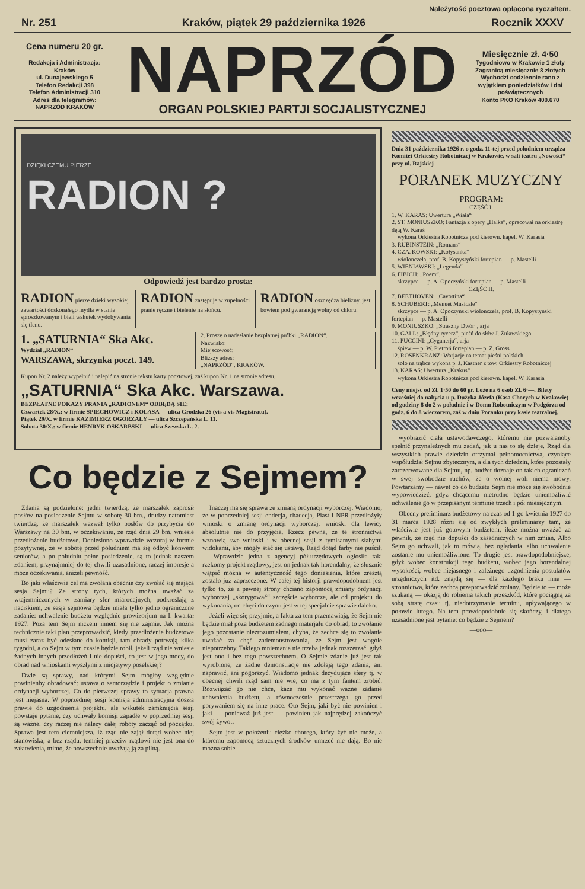Należytość pocztowa opłacona ryczałtem.
Nr. 251 Kraków, piątek 29 października 1926 Rocznik XXXV
Cena numeru 20 gr.
Redakcja i Administracja:
Kraków
ul. Dunajewskiego 5
Telefon Redakcji 398
Telefon Administracji 310
Adres dla telegramów:
NAPRZÓD KRAKÓW
NAPRZÓD
ORGAN POLSKIEJ PARTJI SOCJALISTYCZNEJ
Miesięcznie zł. 4·50
Tygodniowo w Krakowie 1 złoty
Zagranicą miesięcznie 8 złotych
Wychodzi codziennie rano z wyjątkiem poniedziałków i dni poświątecznych
Konto PKO Kraków 400.670
DZIĘKI CZEMU PIERZE
RADION ?
Odpowiedź jest bardzo prosta:
RADION pierze dzięki wysokiej zawartości doskonałego mydła w stanie sproszkowanym i bieli wskutek wydobywania się tlenu.
RADION zastępuje w zupełności pranie ręczne i bielenie na słońcu.
RADION oszczędza bielizny, jest bowiem pod gwarancją wolny od chloru.
1. „SATURNIA“ Ska Akc.
Wydział „RADION“
WARSZAWA, skrzynka poczt. 149.
2. Proszę o nadesłanie bezpłatnej próbki „RADION“.
Nazwisko:
Miejscowość:
Bliższy adres:
„NAPRZÓD“, KRAKÓW.
Kupon Nr. 2 należy wypełnić i nalepić na stronie tekstu karty pocztowej, zaś kupon Nr. 1 na stronie adresu.
„SATURNIA“ Ska Akc. Warszawa.
BEZPŁATNE POKAZY PRANIA „RADIONEM“ ODBĘDĄ SIĘ:
Czwartek 28/X.: w firmie SPIECHOWICZ i KOLASA — ulica Grodzka 26 (vis a vis Magistratu).
Piątek 29/X. w firmie KAZIMIERZ OGORZAŁY — ulica Szczepańska L. 11.
Sobota 30/X.: w firmie HENRYK OSKARBSKI — ulica Szewska L. 2.
Co będzie z Sejmem?
Zdania są podzielone: jedni twierdzą, że marszałek zaprosił posłów na posiedzenie Sejmu w sobotę 30 bm., drudzy natomiast twierdzą, że marszałek wezwał tylko posłów do przybycia do Warszawy na 30 bm. w oczekiwaniu, że rząd dnia 29 bm. wniesie przedłożenie budżetowe. Doniesiono wprawdzie wczoraj w formie pozytywnej, że w sobotę przed południem ma się odbyć konwent seniorów, a po południu pełne posiedzenie, są to jednak naszem zdaniem, przynajmniej do tej chwili uzasadnione, raczej impresje a może oczekiwania, aniżeli pewność.
Bo jaki właściwie cel ma zwołana obecnie czy zwołać się mająca sesja Sejmu? Ze strony tych, których można uważać za wtajemniczonych w zamiary sfer miarodajnych, podkreślają z naciskiem, że sesja sejmowa będzie miała tylko jedno ograniczone zadanie: uchwalenie budżetu względnie prowizorjum na I. kwartał 1927. Poza tem Sejm niczem innem się nie zajmie. Jak można technicznie taki plan przeprowadzić, kiedy przedłożenie budżetowe musi zaraz być odesłane do komisji, tam obrady potrwają kilka tygodni, a co Sejm w tym czasie będzie robił, jeżeli rząd nie wniesie żadnych innych przedłożeń i nie dopuści, co jest w jego mocy, do obrad nad wnioskami wyszłymi z inicjatywy poselskiej?
Dwie są sprawy, nad którymi Sejm mógłby względnie powinienby obradować: ustawa o samorządzie i projekt o zmianie ordynacji wyborczej. Co do pierwszej sprawy to sytuacja prawna jest niejasna. W poprzedniej sesji komisja administracyjna doszła prawie do uzgodnienia projektu, ale wskutek zamknięcia sesji powstaje pytanie, czy uchwały komisji zapadłe w poprzedniej sesji są ważne, czy raczej nie należy całej roboty zacząć od początku. Sprawa jest tem ciemniejsza, iż rząd nie zajął dotąd wobec niej stanowiska, a bez rządu, temniej przeciw rządowi nie jest ona do załatwienia, mimo, że powszechnie uważają ją za pilną.
Inaczej ma się sprawa ze zmianą ordynacji wyborczej. Wiadomo, że w poprzedniej sesji endecja, chadecja, Piast i NPR przedłożyły wnioski o zmianę ordynacji wyborczej, wnioski dla lewicy absolutnie nie do przyjęcia. Rzecz pewna, że te stronnictwa wznowią swe wnioski i w obecnej sesji z tymisamymi słabymi widokami, aby mogły stać się ustawą. Rząd dotąd farby nie puścił. — Wprawdzie jedna z agencyj pół-urzędowych ogłosiła taki rzekomy projekt rządowy, jest on jednak tak horendalny, że słusznie wątpić można w autentyczność tego doniesienia, które zresztą zostało już zaprzeczone. W całej tej historji prawdopodobnem jest tylko to, że z pewnej strony chciano zapomocą zmiany ordynacji wyborczej „skorygować“ szczęście wyborcze, ale od projektu do wykonania, od chęci do czynu jest w tej specjalnie sprawie daleko.
Jeżeli więc się przyjmie, a fakta za tem przemawiają, że Sejm nie będzie miał poza budżetem żadnego materjału do obrad, to zwołanie jego pozostanie niezrozumiałem, chyba, że zechce się to zwołanie uważać za chęć zademonstrowania, że Sejm jest wogóle niepotrzebny. Takiego mniemania nie trzeba jednak rozszerzać, gdyż jest ono i bez tego powszechnem. O Sejmie zdanie już jest tak wyrobione, że żadne demonstracje nie zdołają tego zdania, ani naprawić, ani pogorszyć. Wiadomo jednak decydujące sfery tj. w obecnej chwili rząd sam nie wie, co ma z tym fantem zrobić. Rozwiązać go nie chce, każe mu wykonać ważne zadanie uchwalenia budżetu, a równocześnie przestrzega go przed porywaniem się na inne prace. Oto Sejm, jaki być nie powinien i jaki — ponieważ już jest — powinien jak najprędzej zakończyć swój żywot.
Sejm jest w położeniu ciężko chorego, który żyć nie może, a któremu zapomocą sztucznych środków umrzeć nie dają. Bo nie można sobie
Dnia 31 października 1926 r. o godz. 11-tej przed południem urządza Komitet Orkiestry Robotniczej w Krakowie, w sali teatru „Nowości“ przy ul. Rajskiej
PORANEK MUZYCZNY
PROGRAM:
CZĘŚĆ I.
1. W. KARAS: Uwertura „Wiała“
2. ST. MONIUSZKO: Fantazja z opery „Halka“, opracował na orkiestrę dętą W. Karaś
wykona Orkiestra Robotnicza pod kierown. kapel. W. Karasia
3. RUBINSTEIN: „Romans“
4. CZAJKOWSKI: „Kołysanka“
wiolonczela, prof. B. Kopystyński fortepian — p. Mastelli
5. WIENIAWSKI: „Legenda“
6. FIBICH: „Poem“.
skrzypce — p. A. Opoczyński fortepian — p. Mastelli
CZĘŚĆ II.
7. BEETHOVEN: „Cavottina“
8. SCHUBERT: „Menuet Musicale“
skrzypce — p. A. Opoczyński wiolonczela, prof. B. Kopystyński fortepian — p. Mastelli
9. MONIUSZKO: „Straszny Dwór“, arja
10. GALL: „Błędny rycerz“, pieśń do słów J. Żuławskiego
11. PUCCINI: „Cyganerja“, arja
śpiew — p. W. Pietroń fortepian — p. Z. Gross
12. ROSENKRANZ: Warjacje na temat pieśni polskich
solo na trąbce wykona p. J. Kastner z tow. Orkiestry Robotniczej
13. KARAS: Uwertura „Krakus“
wykona Orkiestra Robotnicza pod kierown. kapel. W. Karasia
Ceny miejsc od Zł. 1·50 do 60 gr. Loże na 6 osób Zł. 6·—. Bilety wcześniej do nabycia u p. Dużyka Józefa (Kasa Chorych w Krakowie) od godziny 8 do 2 w południe i w Domu Robotniczym w Podgórzu od godz. 6 do 8 wieczorem, zaś w dniu Poranku przy kasie teatralnej.
wyobrazić ciała ustawodawczego, któremu nie pozwalanoby spełnić przynależnych mu zadań, jak u nas to się dzieje. Rząd dla wszystkich prawie dziedzin otrzymał pełnomocnictwa, czyniące współudział Sejmu zbytecznym, a dla tych dziedzin, które pozostały zarezerwowane dla Sejmu, np. budżet doznaje on takich ograniczeń w swej swobodzie ruchów, że o wolnej woli niema mowy. Powtarzamy — nawet co do budżetu Sejm nie może się swobodnie wypowiedzieć, gdyż chcącemu nietrudno będzie uniemożliwić uchwalenie go w przepisanym terminie trzech i pół miesięcznym.
Obecny preliminarz budżetowy na czas od 1-go kwietnia 1927 do 31 marca 1928 różni się od zwykłych preliminarzy tam, że właściwie jest już gotowym budżetem, ileże można uważać za pewnik, że rząd nie dopuści do zasadniczych w nim zmian. Albo Sejm go uchwali, jak to mówią, bez oglądania, albo uchwalenie zostanie mu uniemożliwione. To drugie jest prawdopodobniejsze, gdyż wobec konstrukcji tego budżetu, wobec jego horendalnej wysokości, wobec niejasnego i zależnego uzgodnienia postulatów urzędniczych itd. znajdą się — dla każdego braku inne — stronnictwa, które zechcą przeprowadzić zmiany. Będzie to — może szukaną — okazją do robienia takich przeszkód, które pociągną za sobą stratę czasu tj. niedotrzymanie terminu, upływającego w połowie lutego. Na tem prawdopodobnie się skończy, i dlatego uzasadnione jest pytanie: co będzie z Sejmem?
—ooo—